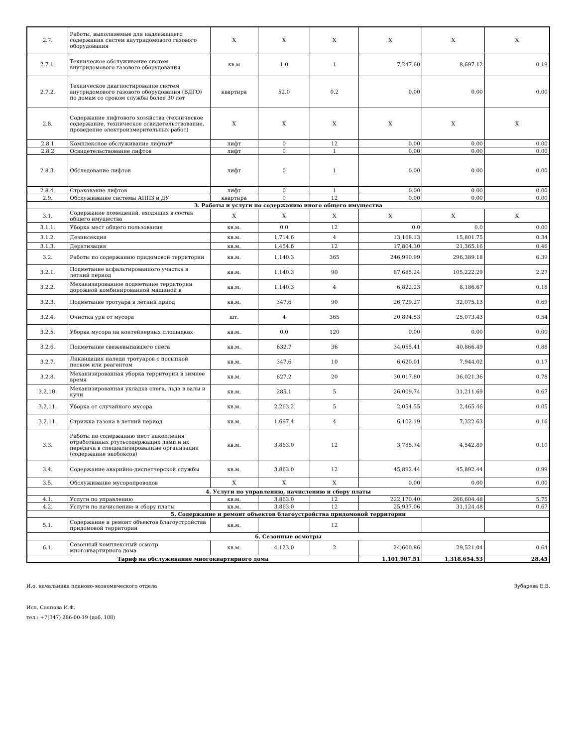| 2.7. | Работы, выполняемые для надлежащего содержания систем внутридомового газового оборудования | Х | Х | Х | Х | Х | Х |
| 2.7.1. | Техническое обслуживание систем внутридомового газового оборудования | кв.м | 1.0 | 1 | 7,247.60 | 8,697.12 | 0.19 |
| 2.7.2. | Техническое диагностирование систем внутридомового газового оборудования (ВДГО) по домам со сроком службы более 30 лет | квартира | 52.0 | 0.2 | 0.00 | 0.00 | 0.00 |
| 2.8. | Содержание лифтового хозяйства (техническое содержание, техническое освидетельствование, проведение электроизмерительных работ) | Х | Х | Х | Х | Х | Х |
| 2.8.1 | Комплексное обслуживание лифтов* | лифт | 0 | 12 | 0.00 | 0.00 | 0.00 |
| 2.8.2 | Освидетельствование лифтов | лифт | 0 | 1 | 0.00 | 0.00 | 0.00 |
| 2.8.3. | Обследование лифтов | лифт | 0 | 1 | 0.00 | 0.00 | 0.00 |
| 2.8.4. | Страхование лифтов | лифт | 0 | 1 | 0.00 | 0.00 | 0.00 |
| 2.9. | Обслуживание системы АППЗ и ДУ | квартира | 0 | 12 | 0.00 | 0.00 | 0.00 |
| 3. Работы и услуги по содержанию иного общего имущества | | | | | | | |
| 3.1. | Содержание помещений, входящих в состав общего имущества | Х | Х | Х | Х | Х | Х |
| 3.1.1. | Уборка мест общего пользования | кв.м. | 0.0 | 12 | 0.0 | 0.0 | 0.00 |
| 3.1.2. | Дезинсекция | кв.м. | 1,714.6 | 4 | 13,168.13 | 15,801.75 | 0.34 |
| 3.1.3. | Дератизация | кв.м. | 1,454.6 | 12 | 17,804.30 | 21,365.16 | 0.46 |
| 3.2. | Работы по содержанию придомовой территории | кв.м. | 1,140.3 | 365 | 246,990.99 | 296,389.18 | 6.39 |
| 3.2.1. | Подметание асфальтированного участка в летний период | кв.м. | 1,140.3 | 90 | 87,685.24 | 105,222.29 | 2.27 |
| 3.2.2. | Механизированное подметание территории дорожной комбинированной машиной в | кв.м. | 1,140.3 | 4 | 6,822.23 | 8,186.67 | 0.18 |
| 3.2.3. | Подметание тротуара в летний приод | кв.м. | 347.6 | 90 | 26,729.27 | 32,075.13 | 0.69 |
| 3.2.4. | Очистка урн от мусора | шт. | 4 | 365 | 20,894.53 | 25,073.43 | 0.54 |
| 3.2.5. | Уборка мусора на контейнерных площадках | кв.м. | 0.0 | 120 | 0.00 | 0.00 | 0.00 |
| 3.2.6. | Подметание свежевыпавшего снега | кв.м. | 632.7 | 36 | 34,055.41 | 40,866.49 | 0.88 |
| 3.2.7. | Ликвидация наледи тротуаров с посыпкой песком или реагентом | кв.м. | 347.6 | 10 | 6,620.01 | 7,944.02 | 0.17 |
| 3.2.8. | Механизированная уборка территории в зимнее время | кв.м. | 627.2 | 20 | 30,017.80 | 36,021.36 | 0.78 |
| 3.2.10. | Механизированная укладка снега, льда в валы и кучи | кв.м. | 285.1 | 5 | 26,009.74 | 31,211.69 | 0.67 |
| 3.2.11. | Уборка от случайного мусора | кв.м. | 2,263.2 | 5 | 2,054.55 | 2,465.46 | 0.05 |
| 3.2.11. | Стрижка газона в летний период | кв.м. | 1,697.4 | 4 | 6,102.19 | 7,322.63 | 0.16 |
| 3.3. | Работы по содержанию мест накопления отработанных ртутьсодержащих ламп и их передача в специализированные организации (содержание экобоксов) | кв.м. | 3,863.0 | 12 | 3,785.74 | 4,542.89 | 0.10 |
| 3.4. | Содержание аварийно-диспетчерской службы | кв.м. | 3,863.0 | 12 | 45,892.44 | 45,892.44 | 0.99 |
| 3.5. | Обслуживание мусоропроводов | Х | Х | Х | 0.00 | 0.00 | 0.00 |
| 4. Услуги по управлению, начислению и сбору платы | | | | | | | |
| 4.1. | Услуги по управлению | кв.м. | 3,863.0 | 12 | 222,170.40 | 266,604.48 | 5.75 |
| 4.2. | Услуги по начислению и сбору платы | кв.м. | 3,863.0 | 12 | 25,937.06 | 31,124.48 | 0.67 |
| 5. Содержание и ремонт объектов благоустройства придомовой территории | | | | | | | |
| 5.1. | Содержание и ремонт объектов благоустройства придомовой территории | кв.м. | | 12 | | | |
| 6. Сезонные осмотры | | | | | | | |
| 6.1. | Сезонный комплексный осмотр многоквартирного дома | кв.м. | 4,123.0 | 2 | 24,600.86 | 29,521.04 | 0.64 |
| Тариф на обслуживание многоквартирного дома | | | | | 1,101,907.51 | 1,318,654.53 | 28.45 |
И.о. начальника планово-экономического отдела Зубарева Е.В.
Исп. Саяпова И.Ф.
тел.: +7(347) 286-00-19 (доб. 108)